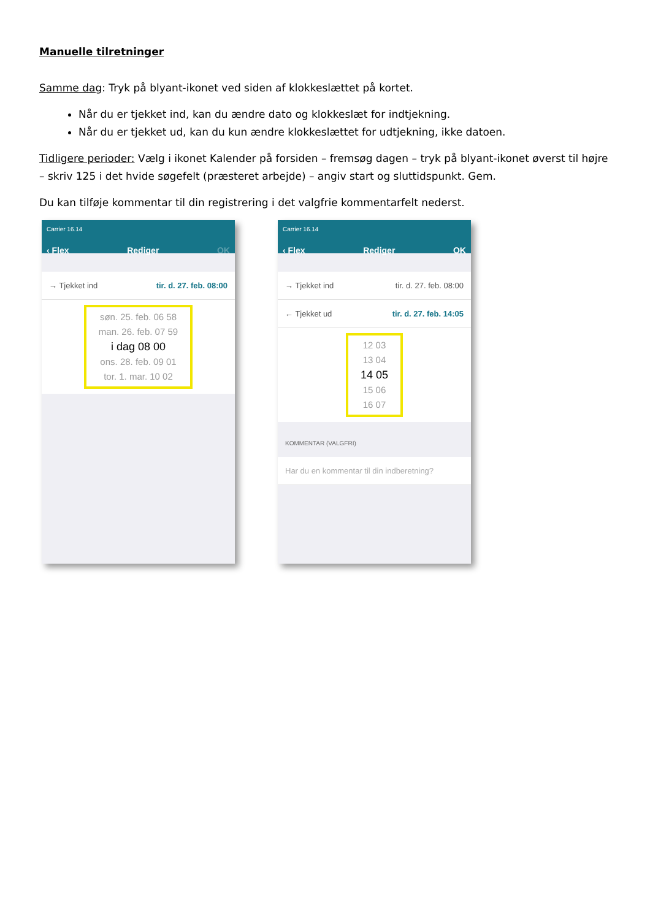Manuelle tilretninger
Samme dag: Tryk på blyant-ikonet ved siden af klokkeslættet på kortet.
Når du er tjekket ind, kan du ændre dato og klokkeslæt for indtjekning.
Når du er tjekket ud, kan du kun ændre klokkeslættet for udtjekning, ikke datoen.
Tidligere perioder: Vælg i ikonet Kalender på forsiden – fremsøg dagen – tryk på blyant-ikonet øverst til højre – skriv 125 i det hvide søgefelt (præsteret arbejde) – angiv start og sluttidspunkt. Gem.
Du kan tilføje kommentar til din registrering i det valgfrie kommentarfelt nederst.
Carrier 16.14
‹ Flex Rediger OK
→ Tjekket ind tir. d. 27. feb. 08:00
søn. 25. feb. 06 58
man. 26. feb. 07 59
i dag 08 00
ons. 28. feb. 09 01
tor. 1. mar. 10 02
Carrier 16.14
‹ Flex Rediger OK
→ Tjekket ind tir. d. 27. feb. 08:00
← Tjekket ud tir. d. 27. feb. 14:05
12 03
13 04
14 05
15 06
16 07
KOMMENTAR (VALGFRI)
Har du en kommentar til din indberetning?